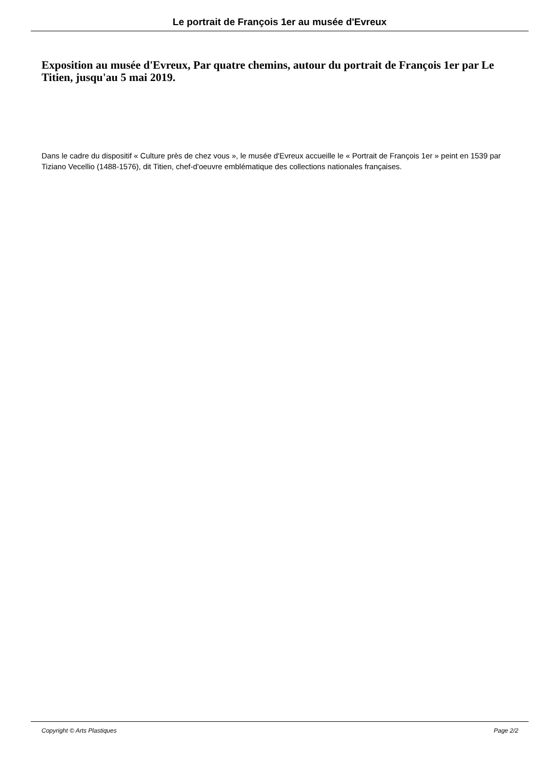Le portrait de François 1er au musée d'Evreux
Exposition au musée d'Evreux, Par quatre chemins, autour du portrait de François 1er par Le Titien, jusqu'au 5 mai 2019.
Dans le cadre du dispositif « Culture près de chez vous », le musée d'Evreux accueille le « Portrait de François 1er » peint en 1539 par Tiziano Vecellio (1488-1576), dit Titien, chef-d'oeuvre emblématique des collections nationales françaises.
Copyright © Arts Plastiques Page 2/2